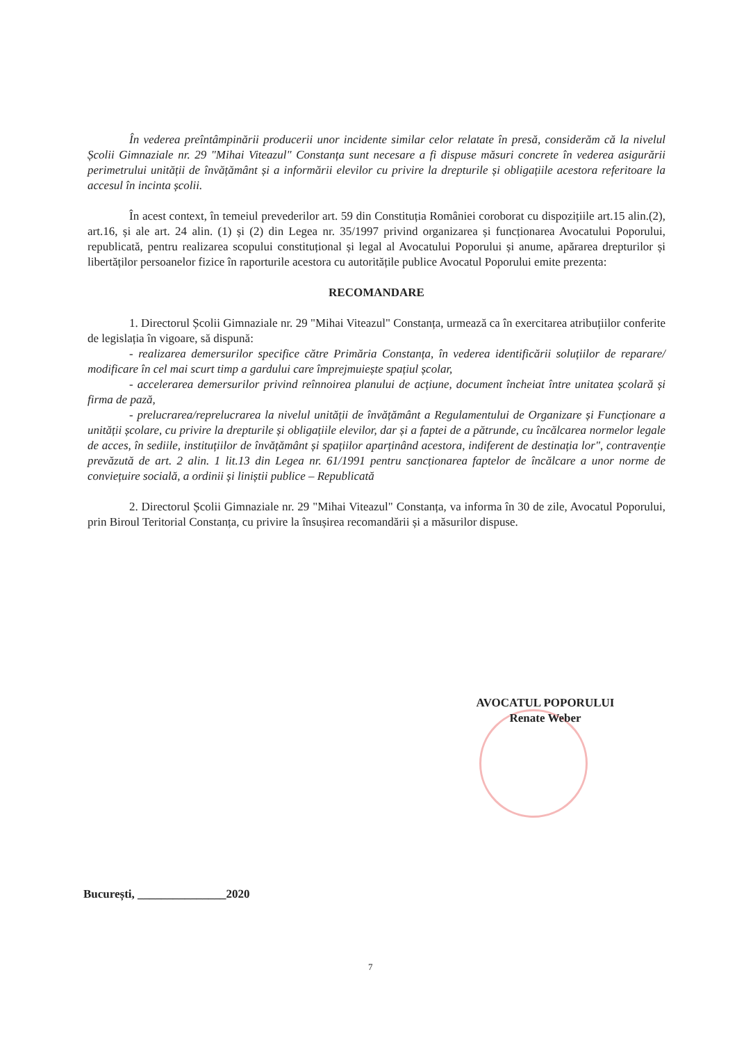În vederea preîntâmpinării producerii unor incidente similar celor relatate în presă, considerăm că la nivelul Școlii Gimnaziale nr. 29 "Mihai Viteazul" Constanța sunt necesare a fi dispuse măsuri concrete în vederea asigurării perimetrului unității de învățământ și a informării elevilor cu privire la drepturile și obligațiile acestora referitoare la accesul în incinta școlii.
În acest context, în temeiul prevederilor art. 59 din Constituția României coroborat cu dispozițiile art.15 alin.(2), art.16, și ale art. 24 alin. (1) și (2) din Legea nr. 35/1997 privind organizarea și funcționarea Avocatului Poporului, republicată, pentru realizarea scopului constituțional și legal al Avocatului Poporului și anume, apărarea drepturilor și libertăților persoanelor fizice în raporturile acestora cu autoritățile publice Avocatul Poporului emite prezenta:
RECOMANDARE
1. Directorul Școlii Gimnaziale nr. 29 "Mihai Viteazul" Constanța, urmează ca în exercitarea atribuțiilor conferite de legislația în vigoare, să dispună:
- realizarea demersurilor specifice către Primăria Constanța, în vederea identificării soluțiilor de reparare/ modificare în cel mai scurt timp a gardului care împrejmuiește spațiul școlar,
- accelerarea demersurilor privind reînnoirea planului de acțiune, document încheiat între unitatea școlară și firma de pază,
- prelucrarea/reprelucrarea la nivelul unității de învățământ a Regulamentului de Organizare și Funcționare a unității școlare, cu privire la drepturile și obligațiile elevilor, dar și a faptei de a pătrunde, cu încălcarea normelor legale de acces, în sediile, instituțiilor de învățământ și spațiilor aparținând acestora, indiferent de destinația lor", contravenție prevăzută de art. 2 alin. 1 lit.13 din Legea nr. 61/1991 pentru sancționarea faptelor de încălcare a unor norme de conviețuire socială, a ordinii și liniștii publice – Republicată
2. Directorul Școlii Gimnaziale nr. 29 "Mihai Viteazul" Constanța, va informa în 30 de zile, Avocatul Poporului, prin Biroul Teritorial Constanța, cu privire la însușirea recomandării și a măsurilor dispuse.
AVOCATUL POPORULUI
Renate Weber
București, _______________2020
7